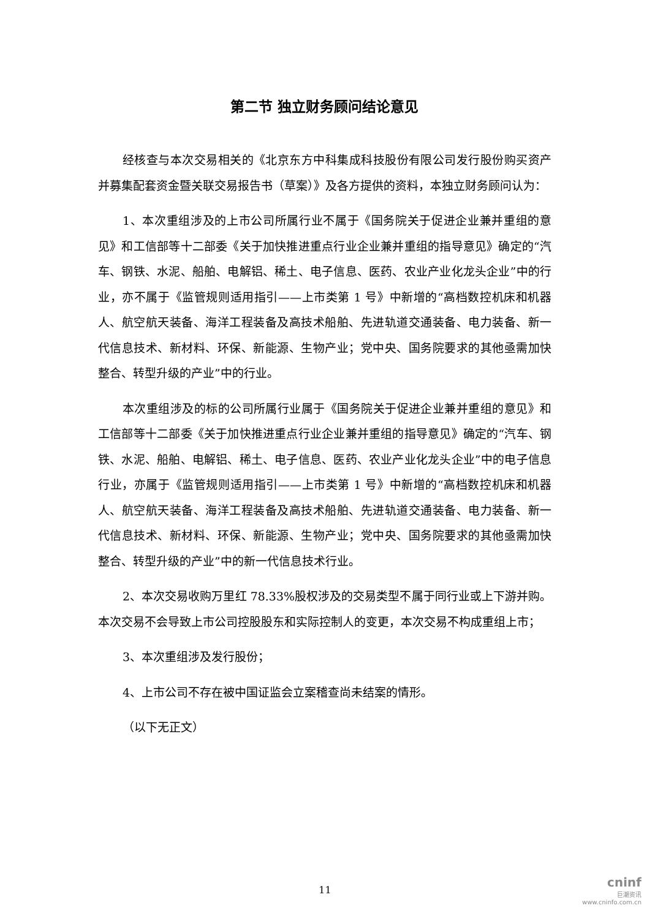第二节 独立财务顾问结论意见
经核查与本次交易相关的《北京东方中科集成科技股份有限公司发行股份购买资产并募集配套资金暨关联交易报告书（草案）》及各方提供的资料，本独立财务顾问认为：
1、本次重组涉及的上市公司所属行业不属于《国务院关于促进企业兼并重组的意见》和工信部等十二部委《关于加快推进重点行业企业兼并重组的指导意见》确定的“汽车、钢铁、水泥、船舶、电解铝、稀土、电子信息、医药、农业产业化龙头企业”中的行业，亦不属于《监管规则适用指引——上市类第 1 号》中新增的“高档数控机床和机器人、航空航天装备、海洋工程装备及高技术船舶、先进轨道交通装备、电力装备、新一代信息技术、新材料、环保、新能源、生物产业；党中央、国务院要求的其他亟需加快整合、转型升级的产业”中的行业。
本次重组涉及的标的公司所属行业属于《国务院关于促进企业兼并重组的意见》和工信部等十二部委《关于加快推进重点行业企业兼并重组的指导意见》确定的“汽车、钢铁、水泥、船舶、电解铝、稀土、电子信息、医药、农业产业化龙头企业”中的电子信息行业，亦属于《监管规则适用指引——上市类第 1 号》中新增的“高档数控机床和机器人、航空航天装备、海洋工程装备及高技术船舶、先进轨道交通装备、电力装备、新一代信息技术、新材料、环保、新能源、生物产业；党中央、国务院要求的其他亟需加快整合、转型升级的产业”中的新一代信息技术行业。
2、本次交易收购万里红 78.33%股权涉及的交易类型不属于同行业或上下游并购。本次交易不会导致上市公司控股股东和实际控制人的变更，本次交易不构成重组上市；
3、本次重组涉及发行股份；
4、上市公司不存在被中国证监会立案稽查尚未结案的情形。
（以下无正文）
11
cninf
巨潮资讯
www.cninfo.com.cn